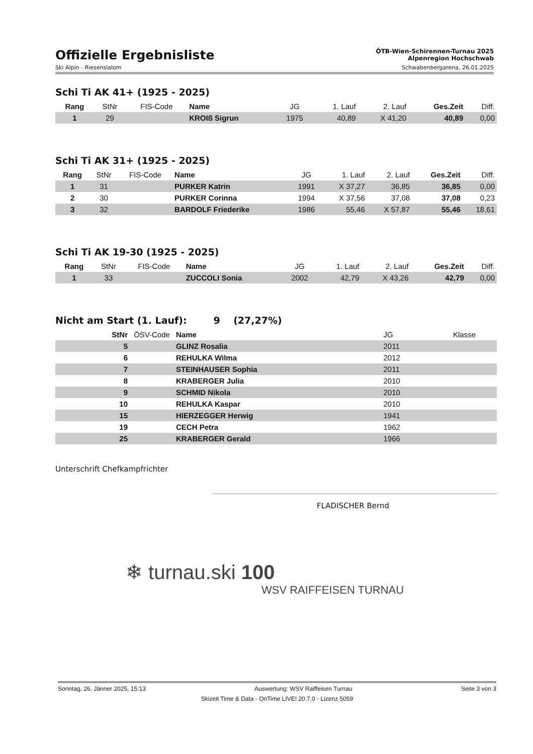Offizielle Ergebnisliste
ÖTB-Wien-Schirennen-Turnau 2025
Alpenregion Hochschwab
Ski Alpin - Riesenslalom Schwabenbergarena, 26.01.2025
Schi Ti AK 41+ (1925 - 2025)
| Rang | StNr | FIS-Code | Name | JG | 1. Lauf | 2. Lauf | Ges.Zeit | Diff. |
| --- | --- | --- | --- | --- | --- | --- | --- | --- |
| 1 | 29 | | KROIß Sigrun | 1975 | 40,89 | X 41,20 | 40,89 | 0,00 |
Schi Ti AK 31+ (1925 - 2025)
| Rang | StNr | FIS-Code | Name | JG | 1. Lauf | 2. Lauf | Ges.Zeit | Diff. |
| --- | --- | --- | --- | --- | --- | --- | --- | --- |
| 1 | 31 | | PURKER Katrin | 1991 | X 37,27 | 36,85 | 36,85 | 0,00 |
| 2 | 30 | | PURKER Corinna | 1994 | X 37,56 | 37,08 | 37,08 | 0,23 |
| 3 | 32 | | BARDOLF Friederike | 1986 | 55,46 | X 57,87 | 55,46 | 18,61 |
Schi Ti AK 19-30 (1925 - 2025)
| Rang | StNr | FIS-Code | Name | JG | 1. Lauf | 2. Lauf | Ges.Zeit | Diff. |
| --- | --- | --- | --- | --- | --- | --- | --- | --- |
| 1 | 33 | | ZUCCOLI Sonia | 2002 | 42,79 | X 43,26 | 42,79 | 0,00 |
Nicht am Start (1. Lauf): 9 (27,27%)
| StNr | ÖSV-Code | Name | JG | Klasse |
| --- | --- | --- | --- | --- |
| 5 | | GLINZ Rosalia | 2011 | |
| 6 | | REHULKA Wilma | 2012 | |
| 7 | | STEINHAUSER Sophia | 2011 | |
| 8 | | KRABERGER Julia | 2010 | |
| 9 | | SCHMID Nikola | 2010 | |
| 10 | | REHULKA Kaspar | 2010 | |
| 15 | | HIERZEGGER Herwig | 1941 | |
| 19 | | CECH Petra | 1962 | |
| 25 | | KRABERGER Gerald | 1966 | |
Unterschrift Chefkampfrichter
FLADISCHER Bernd
❄ turnau.ski 100
WSV RAIFFEISEN TURNAU
Sonntag, 26. Jänner 2025, 15:13 Auswertung: WSV Raiffeisen Turnau Seite 3 von 3
Skizeit Time & Data - OnTime LIVE! 20.7.0 - Lizenz 5059